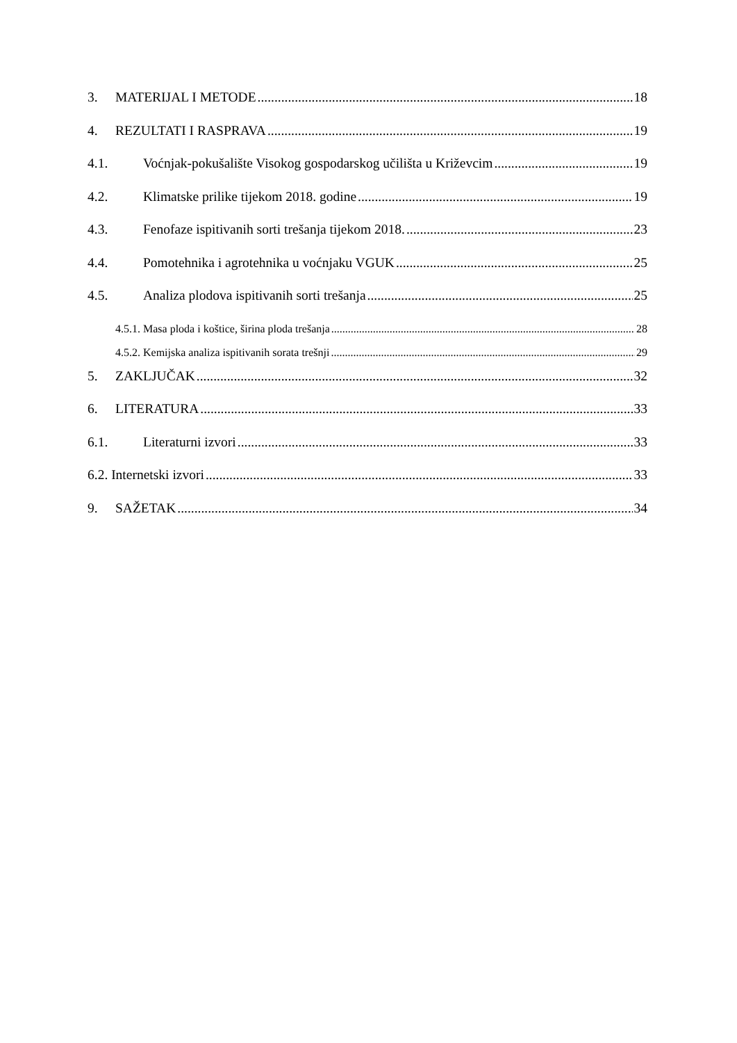3. MATERIJAL I METODE 18
4. REZULTATI I RASPRAVA 19
4.1. Voćnjak-pokušalište Visokog gospodarskog učilišta u Križevcim 19
4.2. Klimatske prilike tijekom 2018. godine 19
4.3. Fenofaze ispitivanih sorti trešanja tijekom 2018. 23
4.4. Pomotehnika i agrotehnika u voćnjaku VGUK 25
4.5. Analiza plodova ispitivanih sorti trešanja 25
4.5.1. Masa ploda i koštice, širina ploda trešanja 28
4.5.2. Kemijska analiza ispitivanih sorata trešnji 29
5. ZAKLJUČAK 32
6. LITERATURA 33
6.1. Literaturni izvori 33
6.2. Internetski izvori 33
9. SAŽETAK 34